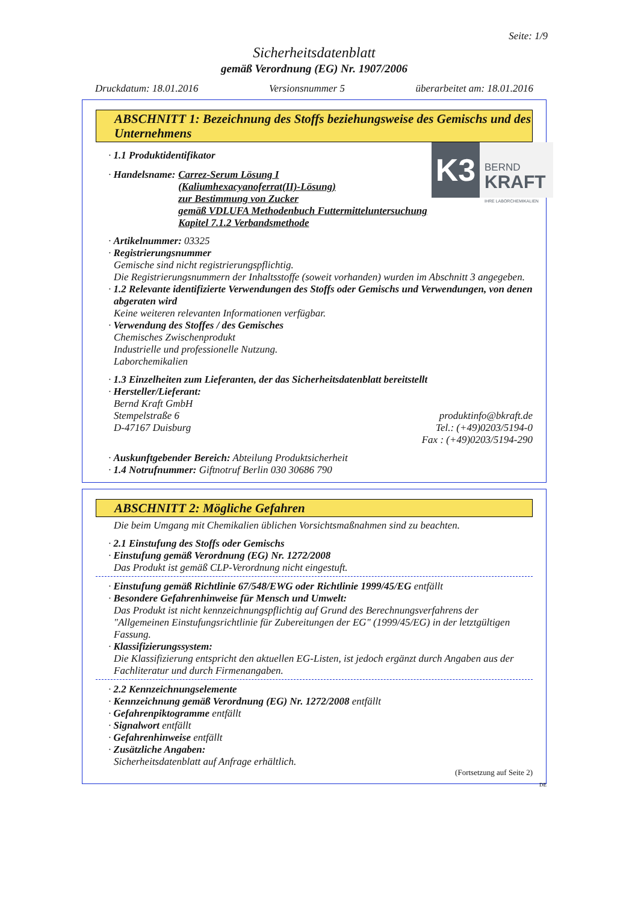Seite: 1/9
Sicherheitsdatenblatt
gemäß Verordnung (EG) Nr. 1907/2006
Druckdatum: 18.01.2016 Versionsnummer 5 überarbeitet am: 18.01.2016
ABSCHNITT 1: Bezeichnung des Stoffs beziehungsweise des Gemischs und des Unternehmens
K3
BERND
KRAFT
IHRE LABORCHEMIKALIEN
· 1.1 Produktidentifikator
· Handelsname: Carrez-Serum Lösung I
(Kaliumhexacyanoferrat(II)-Lösung)
zur Bestimmung von Zucker
gemäß VDLUFA Methodenbuch Futtermitteluntersuchung
Kapitel 7.1.2 Verbandsmethode
· Artikelnummer: 03325
· Registrierungsnummer
Gemische sind nicht registrierungspflichtig.
Die Registrierungsnummern der Inhaltsstoffe (soweit vorhanden) wurden im Abschnitt 3 angegeben.
· 1.2 Relevante identifizierte Verwendungen des Stoffs oder Gemischs und Verwendungen, von denen abgeraten wird
Keine weiteren relevanten Informationen verfügbar.
· Verwendung des Stoffes / des Gemisches
Chemisches Zwischenprodukt
Industrielle und professionelle Nutzung.
Laborchemikalien
· 1.3 Einzelheiten zum Lieferanten, der das Sicherheitsdatenblatt bereitstellt
· Hersteller/Lieferant:
Bernd Kraft GmbH
Stempelstraße 6
D-47167 Duisburg
produktinfo@bkraft.de
Tel.: (+49)0203/5194-0
Fax : (+49)0203/5194-290
· Auskunftgebender Bereich: Abteilung Produktsicherheit
· 1.4 Notrufnummer: Giftnotruf Berlin 030 30686 790
ABSCHNITT 2: Mögliche Gefahren
Die beim Umgang mit Chemikalien üblichen Vorsichtsmaßnahmen sind zu beachten.
· 2.1 Einstufung des Stoffs oder Gemischs
· Einstufung gemäß Verordnung (EG) Nr. 1272/2008
Das Produkt ist gemäß CLP-Verordnung nicht eingestuft.
· Einstufung gemäß Richtlinie 67/548/EWG oder Richtlinie 1999/45/EG entfällt
· Besondere Gefahrenhinweise für Mensch und Umwelt:
Das Produkt ist nicht kennzeichnungspflichtig auf Grund des Berechnungsverfahrens der "Allgemeinen Einstufungsrichtlinie für Zubereitungen der EG" (1999/45/EG) in der letztgültigen Fassung.
· Klassifizierungssystem:
Die Klassifizierung entspricht den aktuellen EG-Listen, ist jedoch ergänzt durch Angaben aus der Fachliteratur und durch Firmenangaben.
· 2.2 Kennzeichnungselemente
· Kennzeichnung gemäß Verordnung (EG) Nr. 1272/2008 entfällt
· Gefahrenpiktogramme entfällt
· Signalwort entfällt
· Gefahrenhinweise entfällt
· Zusätzliche Angaben:
Sicherheitsdatenblatt auf Anfrage erhältlich.
(Fortsetzung auf Seite 2)
DE